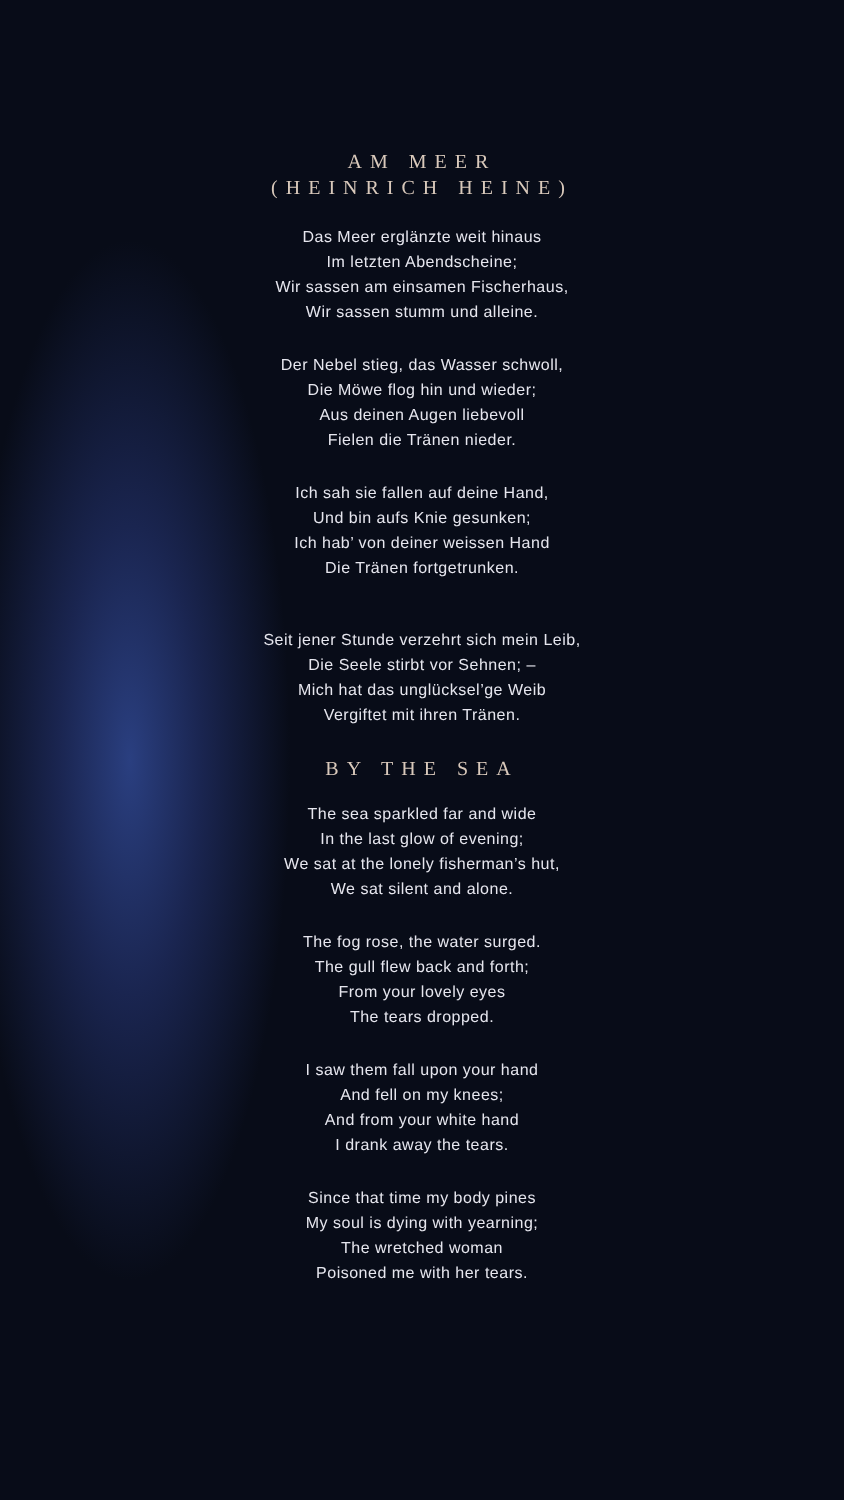AM MEER
(HEINRICH HEINE)
Das Meer erglänzte weit hinaus
Im letzten Abendscheine;
Wir sassen am einsamen Fischerhaus,
Wir sassen stumm und alleine.
Der Nebel stieg, das Wasser schwoll,
Die Möwe flog hin und wieder;
Aus deinen Augen liebevoll
Fielen die Tränen nieder.
Ich sah sie fallen auf deine Hand,
Und bin aufs Knie gesunken;
Ich hab’ von deiner weissen Hand
Die Tränen fortgetrunken.
Seit jener Stunde verzehrt sich mein Leib,
Die Seele stirbt vor Sehnen; –
Mich hat das unglücksel’ge Weib
Vergiftet mit ihren Tränen.
BY THE SEA
The sea sparkled far and wide
In the last glow of evening;
We sat at the lonely fisherman’s hut,
We sat silent and alone.
The fog rose, the water surged.
The gull flew back and forth;
From your lovely eyes
The tears dropped.
I saw them fall upon your hand
And fell on my knees;
And from your white hand
I drank away the tears.
Since that time my body pines
My soul is dying with yearning;
The wretched woman
Poisoned me with her tears.